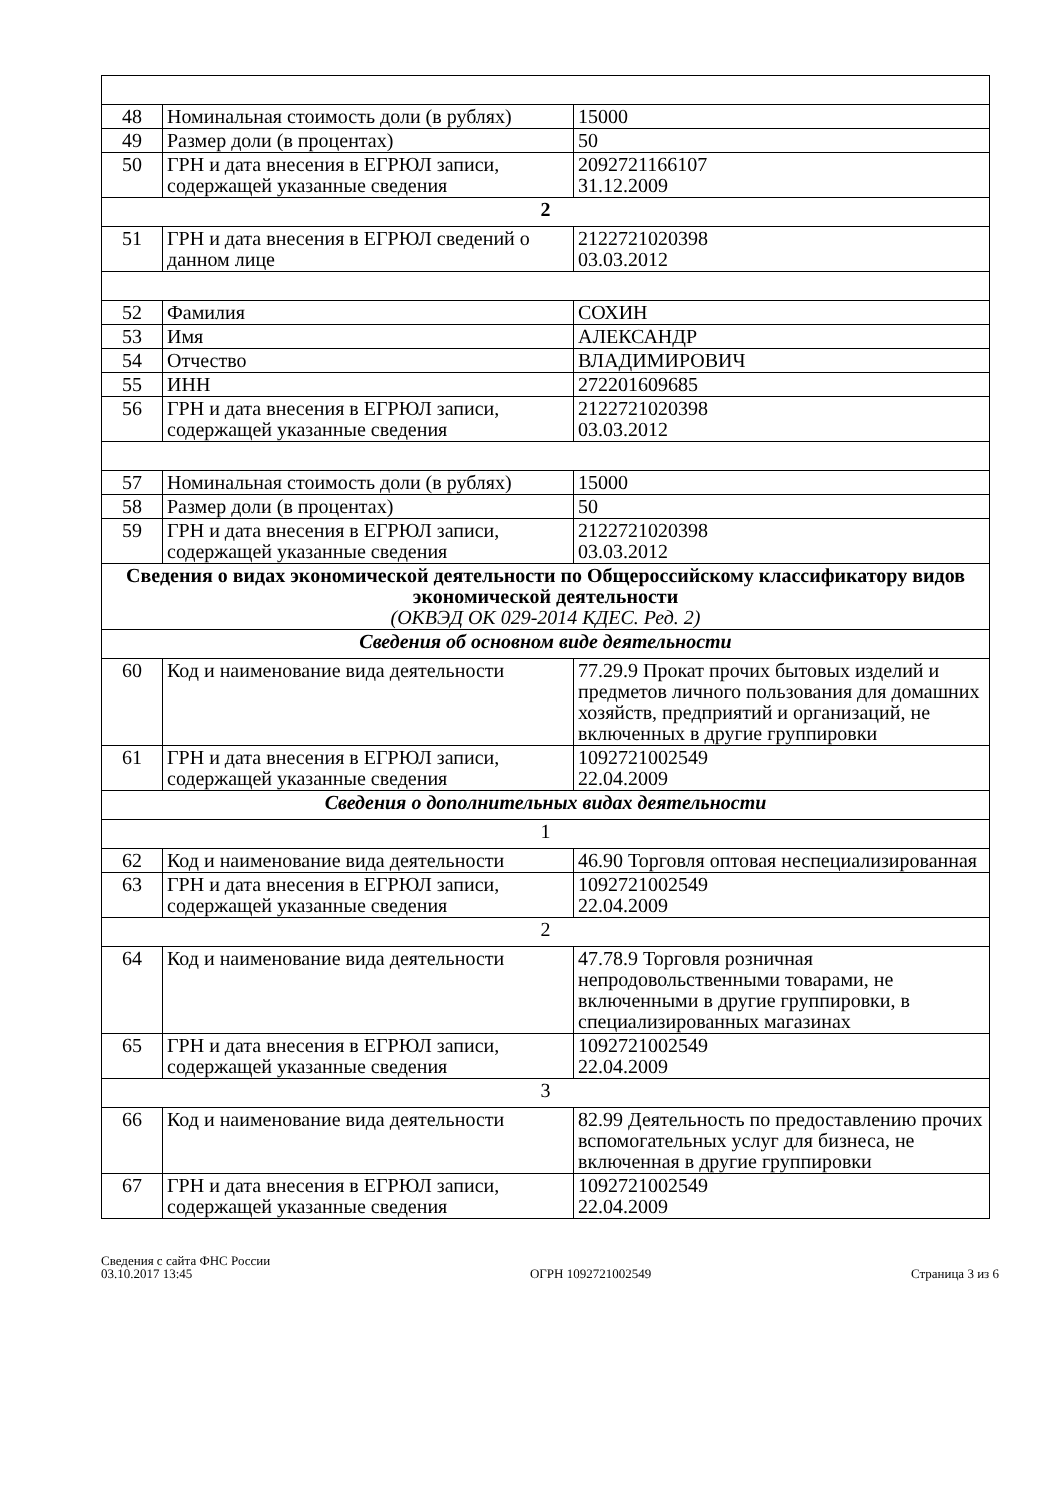| 48 | Номинальная стоимость доли (в рублях) | 15000 |
| 49 | Размер доли (в процентах) | 50 |
| 50 | ГРН и дата внесения в ЕГРЮЛ записи, содержащей указанные сведения | 2092721166107 31.12.2009 |
| 2 | | |
| 51 | ГРН и дата внесения в ЕГРЮЛ сведений о данном лице | 2122721020398 03.03.2012 |
| 52 | Фамилия | СОХИН |
| 53 | Имя | АЛЕКСАНДР |
| 54 | Отчество | ВЛАДИМИРОВИЧ |
| 55 | ИНН | 272201609685 |
| 56 | ГРН и дата внесения в ЕГРЮЛ записи, содержащей указанные сведения | 2122721020398 03.03.2012 |
| 57 | Номинальная стоимость доли (в рублях) | 15000 |
| 58 | Размер доли (в процентах) | 50 |
| 59 | ГРН и дата внесения в ЕГРЮЛ записи, содержащей указанные сведения | 2122721020398 03.03.2012 |
| Сведения о видах экономической деятельности по Общероссийскому классификатору видов экономической деятельности (ОКВЭД ОК 029-2014 КДЕС. Ред. 2) | | |
| Сведения об основном виде деятельности | | |
| 60 | Код и наименование вида деятельности | 77.29.9 Прокат прочих бытовых изделий и предметов личного пользования для домашних хозяйств, предприятий и организаций, не включенных в другие группировки |
| 61 | ГРН и дата внесения в ЕГРЮЛ записи, содержащей указанные сведения | 1092721002549 22.04.2009 |
| Сведения о дополнительных видах деятельности | | |
| 1 | | |
| 62 | Код и наименование вида деятельности | 46.90 Торговля оптовая неспециализированная |
| 63 | ГРН и дата внесения в ЕГРЮЛ записи, содержащей указанные сведения | 1092721002549 22.04.2009 |
| 2 | | |
| 64 | Код и наименование вида деятельности | 47.78.9 Торговля розничная непродовольственными товарами, не включенными в другие группировки, в специализированных магазинах |
| 65 | ГРН и дата внесения в ЕГРЮЛ записи, содержащей указанные сведения | 1092721002549 22.04.2009 |
| 3 | | |
| 66 | Код и наименование вида деятельности | 82.99 Деятельность по предоставлению прочих вспомогательных услуг для бизнеса, не включенная в другие группировки |
| 67 | ГРН и дата внесения в ЕГРЮЛ записи, содержащей указанные сведения | 1092721002549 22.04.2009 |
Сведения с сайта ФНС России
03.10.2017 13:45
ОГРН 1092721002549
Страница 3 из 6